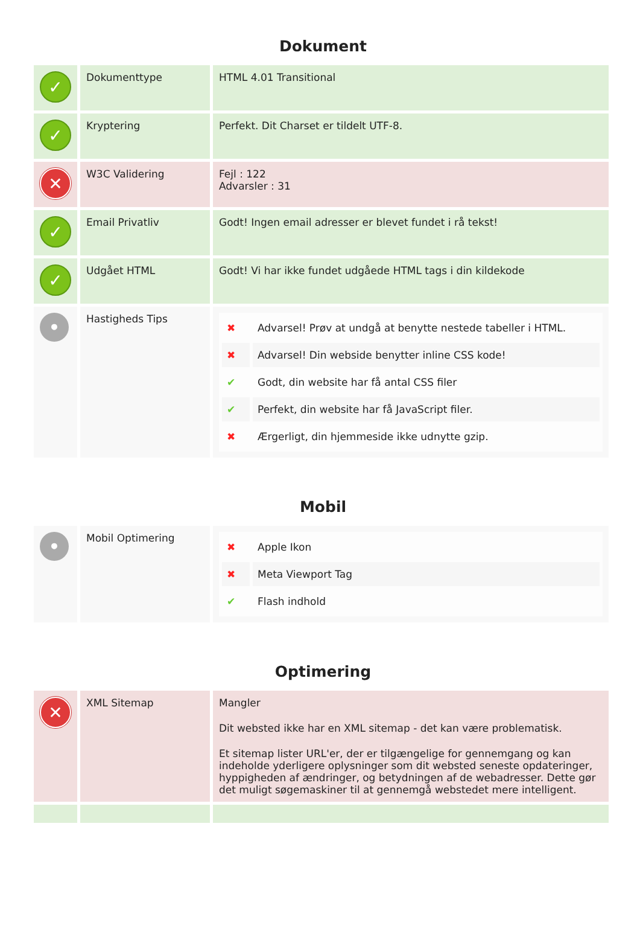Dokument
| ✓ | Dokumenttype | HTML 4.01 Transitional |
| ✓ | Kryptering | Perfekt. Dit Charset er tildelt UTF-8. |
| ✕ | W3C Validering | Fejl : 122 Advarsler : 31 |
| ✓ | Email Privatliv | Godt! Ingen email adresser er blevet fundet i rå tekst! |
| ✓ | Udgået HTML | Godt! Vi har ikke fundet udgåede HTML tags i din kildekode |
| • | Hastigheds Tips | / ✖ / Advarsel! Prøv at undgå at benytte nestede tabeller i HTML. / / ✖ / Advarsel! Din webside benytter inline CSS kode! / / ✔ / Godt, din website har få antal CSS filer / / ✔ / Perfekt, din website har få JavaScript filer. / / ✖ / Ærgerligt, din hjemmeside ikke udnytte gzip. / |
Mobil
| • | Mobil Optimering | / ✖ / Apple Ikon / / ✖ / Meta Viewport Tag / / ✔ / Flash indhold / |
Optimering
| ✕ | XML Sitemap | Mangler Dit websted ikke har en XML sitemap - det kan være problematisk. Et sitemap lister URL'er, der er tilgængelige for gennemgang og kan indeholde yderligere oplysninger som dit websted seneste opdateringer, hyppigheden af ændringer, og betydningen af de webadresser. Dette gør det muligt søgemaskiner til at gennemgå webstedet mere intelligent. |